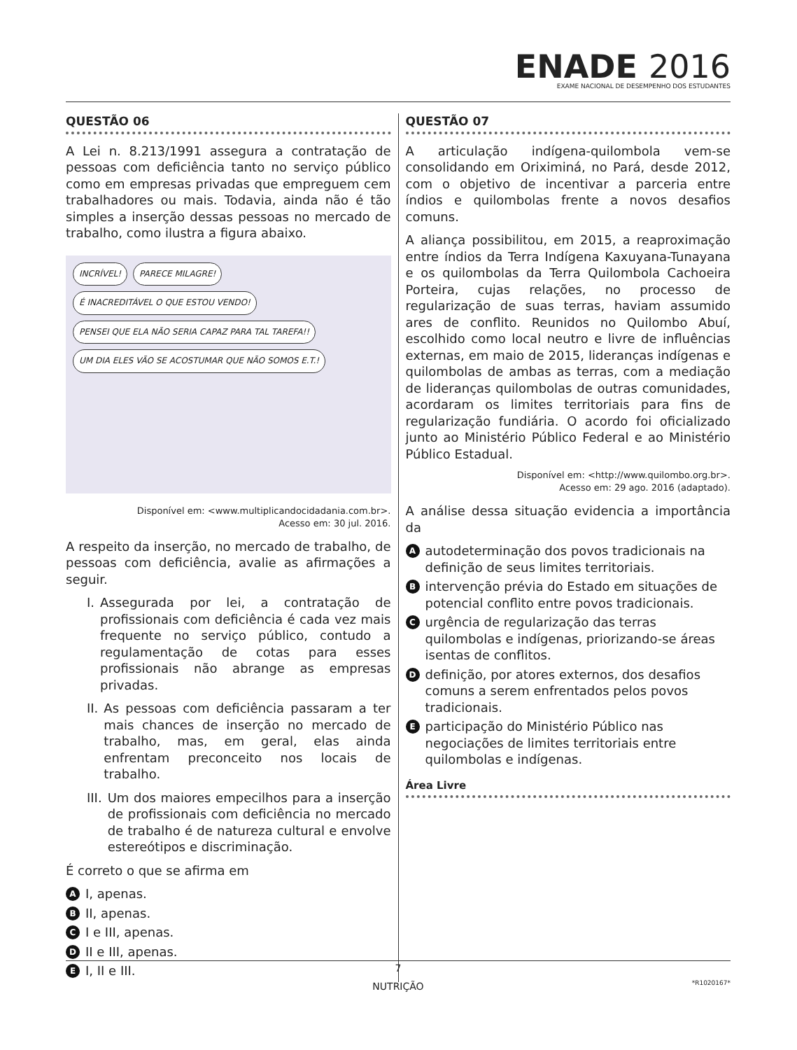ENADE 2016
EXAME NACIONAL DE DESEMPENHO DOS ESTUDANTES
QUESTÃO 06
A Lei n. 8.213/1991 assegura a contratação de pessoas com deficiência tanto no serviço público como em empresas privadas que empreguem cem trabalhadores ou mais. Todavia, ainda não é tão simples a inserção dessas pessoas no mercado de trabalho, como ilustra a figura abaixo.
INCRÍVEL!
PARECE MILAGRE!
É INACREDITÁVEL O QUE ESTOU VENDO!
PENSEI QUE ELA NÃO SERIA CAPAZ PARA TAL TAREFA!!
UM DIA ELES VÃO SE ACOSTUMAR QUE NÃO SOMOS E.T.!
Disponível em: <www.multiplicandocidadania.com.br>.
Acesso em: 30 jul. 2016.
A respeito da inserção, no mercado de trabalho, de pessoas com deficiência, avalie as afirmações a seguir.
I. Assegurada por lei, a contratação de profissionais com deficiência é cada vez mais frequente no serviço público, contudo a regulamentação de cotas para esses profissionais não abrange as empresas privadas.
II. As pessoas com deficiência passaram a ter mais chances de inserção no mercado de trabalho, mas, em geral, elas ainda enfrentam preconceito nos locais de trabalho.
III. Um dos maiores empecilhos para a inserção de profissionais com deficiência no mercado de trabalho é de natureza cultural e envolve estereótipos e discriminação.
É correto o que se afirma em
A I, apenas.
B II, apenas.
C I e III, apenas.
D II e III, apenas.
E I, II e III.
QUESTÃO 07
A articulação indígena-quilombola vem-se consolidando em Oriximiná, no Pará, desde 2012, com o objetivo de incentivar a parceria entre índios e quilombolas frente a novos desafios comuns.
A aliança possibilitou, em 2015, a reaproximação entre índios da Terra Indígena Kaxuyana-Tunayana e os quilombolas da Terra Quilombola Cachoeira Porteira, cujas relações, no processo de regularização de suas terras, haviam assumido ares de conflito. Reunidos no Quilombo Abuí, escolhido como local neutro e livre de influências externas, em maio de 2015, lideranças indígenas e quilombolas de ambas as terras, com a mediação de lideranças quilombolas de outras comunidades, acordaram os limites territoriais para fins de regularização fundiária. O acordo foi oficializado junto ao Ministério Público Federal e ao Ministério Público Estadual.
Disponível em: <http://www.quilombo.org.br>.
Acesso em: 29 ago. 2016 (adaptado).
A análise dessa situação evidencia a importância da
Aautodeterminação dos povos tradicionais na definição de seus limites territoriais.
Bintervenção prévia do Estado em situações de potencial conflito entre povos tradicionais.
Curgência de regularização das terras quilombolas e indígenas, priorizando-se áreas isentas de conflitos.
Ddefinição, por atores externos, dos desafios comuns a serem enfrentados pelos povos tradicionais.
Eparticipação do Ministério Público nas negociações de limites territoriais entre quilombolas e indígenas.
Área Livre
7
NUTRIÇÃO
*R1020167*